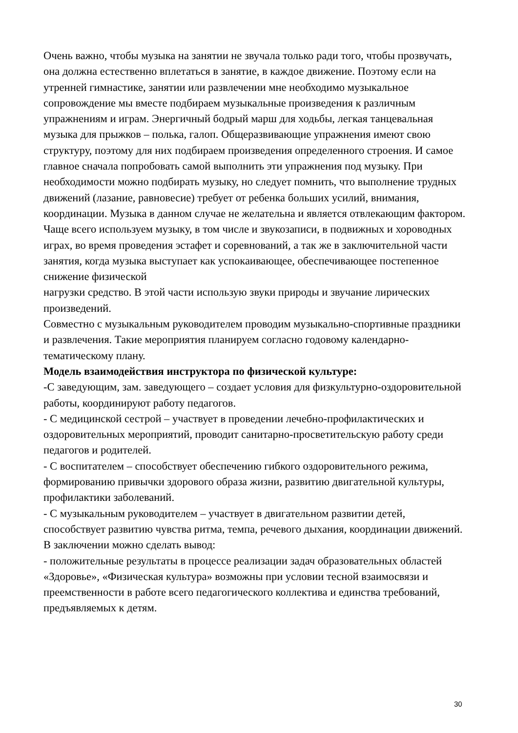Очень важно, чтобы музыка на занятии не звучала только ради того, чтобы прозвучать, она должна естественно вплетаться в занятие, в каждое движение. Поэтому если на утренней гимнастике, занятии или развлечении мне необходимо музыкальное сопровождение мы вместе подбираем музыкальные произведения к различным упражнениям и играм. Энергичный бодрый марш для ходьбы, легкая танцевальная музыка для прыжков – полька, галоп. Общеразвивающие упражнения имеют свою структуру, поэтому для них подбираем произведения определенного строения. И самое главное сначала попробовать самой выполнить эти упражнения под музыку. При необходимости можно подбирать музыку, но следует помнить, что выполнение трудных движений (лазание, равновесие) требует от ребенка больших усилий, внимания, координации. Музыка в данном случае не желательна и является отвлекающим фактором.
Чаще всего используем музыку, в том числе и звукозаписи, в подвижных и хороводных играх, во время проведения эстафет и соревнований, а так же в заключительной части занятия, когда музыка выступает как успокаивающее, обеспечивающее постепенное снижение физической
нагрузки средство. В этой части использую звуки природы и звучание лирических произведений.
Совместно с музыкальным руководителем проводим музыкально-спортивные праздники и развлечения. Такие мероприятия планируем согласно годовому календарно-тематическому плану.
Модель взаимодействия инструктора по физической культуре:
-С заведующим, зам. заведующего – создает условия для физкультурно-оздоровительной работы, координируют работу педагогов.
- С медицинской сестрой – участвует в проведении лечебно-профилактических и оздоровительных мероприятий, проводит санитарно-просветительскую работу среди педагогов и родителей.
- С воспитателем – способствует обеспечению гибкого оздоровительного режима, формированию привычки здорового образа жизни, развитию двигательной культуры, профилактики заболеваний.
- С музыкальным руководителем – участвует в двигательном развитии детей, способствует развитию чувства ритма, темпа, речевого дыхания, координации движений.
В заключении можно сделать вывод:
- положительные результаты в процессе реализации задач образовательных областей «Здоровье», «Физическая культура» возможны при условии тесной взаимосвязи и преемственности в работе всего педагогического коллектива и единства требований, предъявляемых к детям.
30